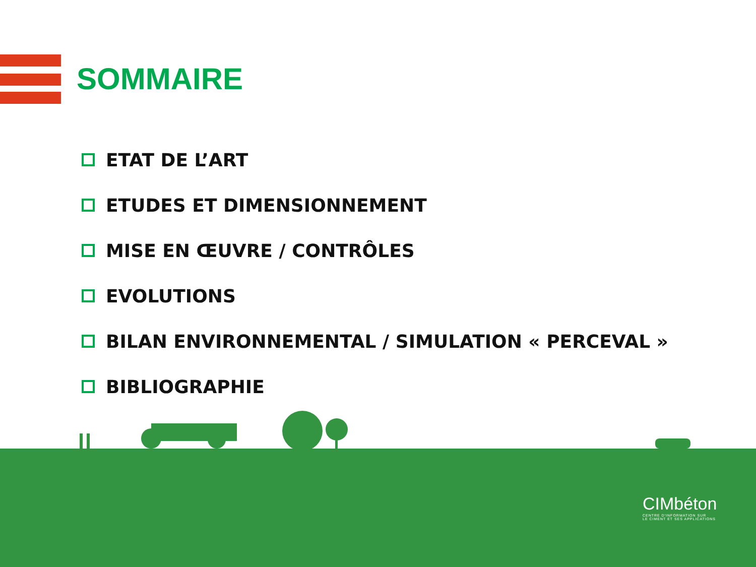SOMMAIRE
ETAT DE L’ART
ETUDES ET DIMENSIONNEMENT
MISE EN ŒUVRE / CONTRÔLES
EVOLUTIONS
BILAN ENVIRONNEMENTAL / SIMULATION « PERCEVAL »
BIBLIOGRAPHIE
CIMbéton
CENTRE D'INFORMATION SUR
LE CIMENT ET SES APPLICATIONS